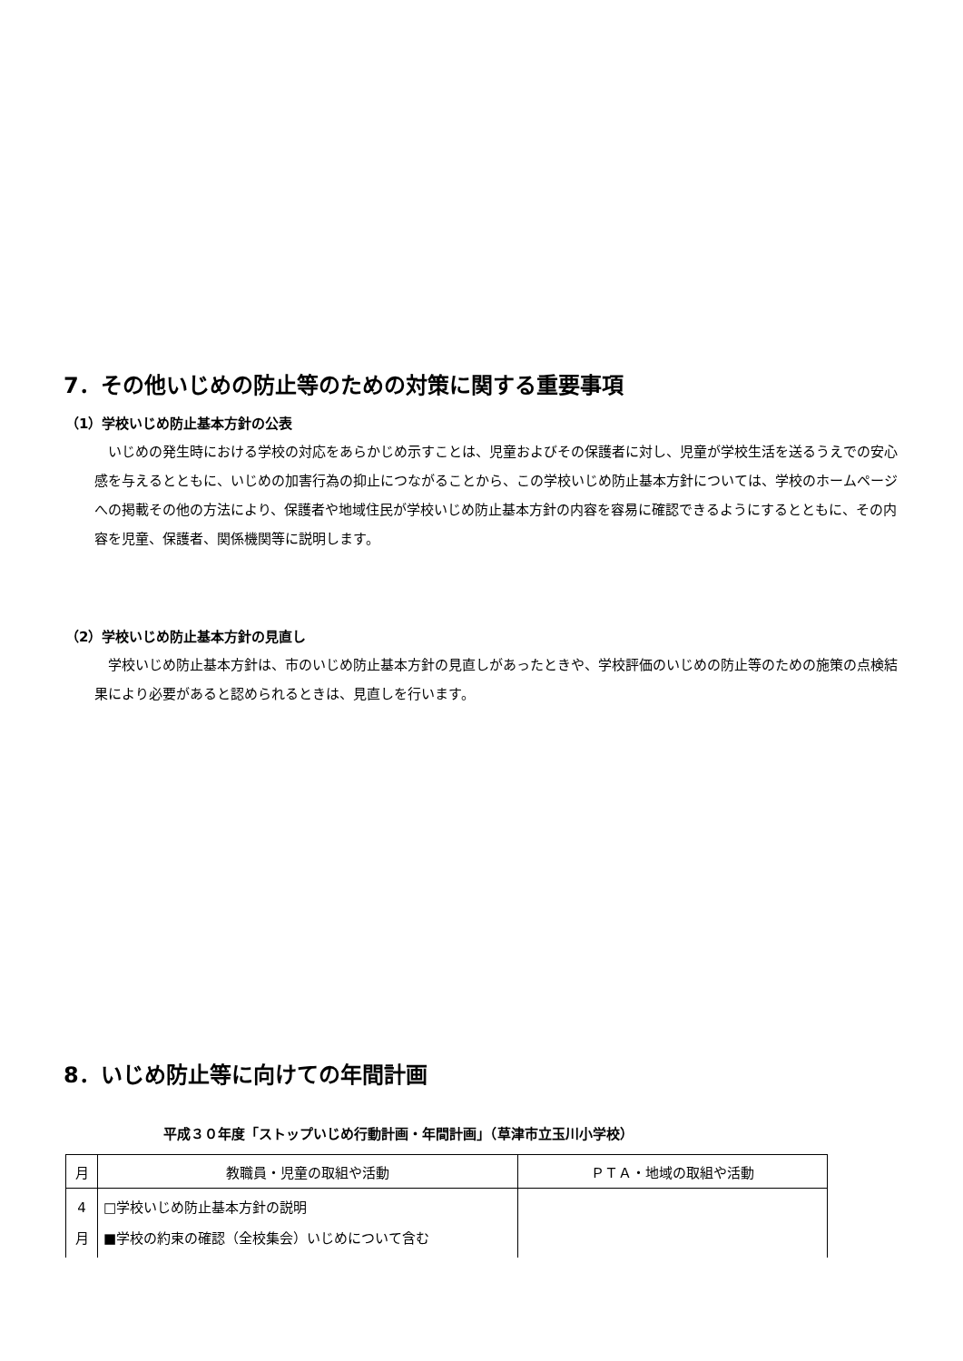7．その他いじめの防止等のための対策に関する重要事項
（1）学校いじめ防止基本方針の公表
いじめの発生時における学校の対応をあらかじめ示すことは、児童およびその保護者に対し、児童が学校生活を送るうえでの安心感を与えるとともに、いじめの加害行為の抑止につながることから、この学校いじめ防止基本方針については、学校のホームページへの掲載その他の方法により、保護者や地域住民が学校いじめ防止基本方針の内容を容易に確認できるようにするとともに、その内容を児童、保護者、関係機関等に説明します。
（2）学校いじめ防止基本方針の見直し
学校いじめ防止基本方針は、市のいじめ防止基本方針の見直しがあったときや、学校評価のいじめの防止等のための施策の点検結果により必要があると認められるときは、見直しを行います。
8．いじめ防止等に向けての年間計画
平成３０年度「ストップいじめ行動計画・年間計画」（草津市立玉川小学校）
| 月 | 教職員・児童の取組や活動 | ＰＴＡ・地域の取組や活動 |
| --- | --- | --- |
| 4 月 | □学校いじめ防止基本方針の説明 ■学校の約束の確認（全校集会）いじめについて含む | |